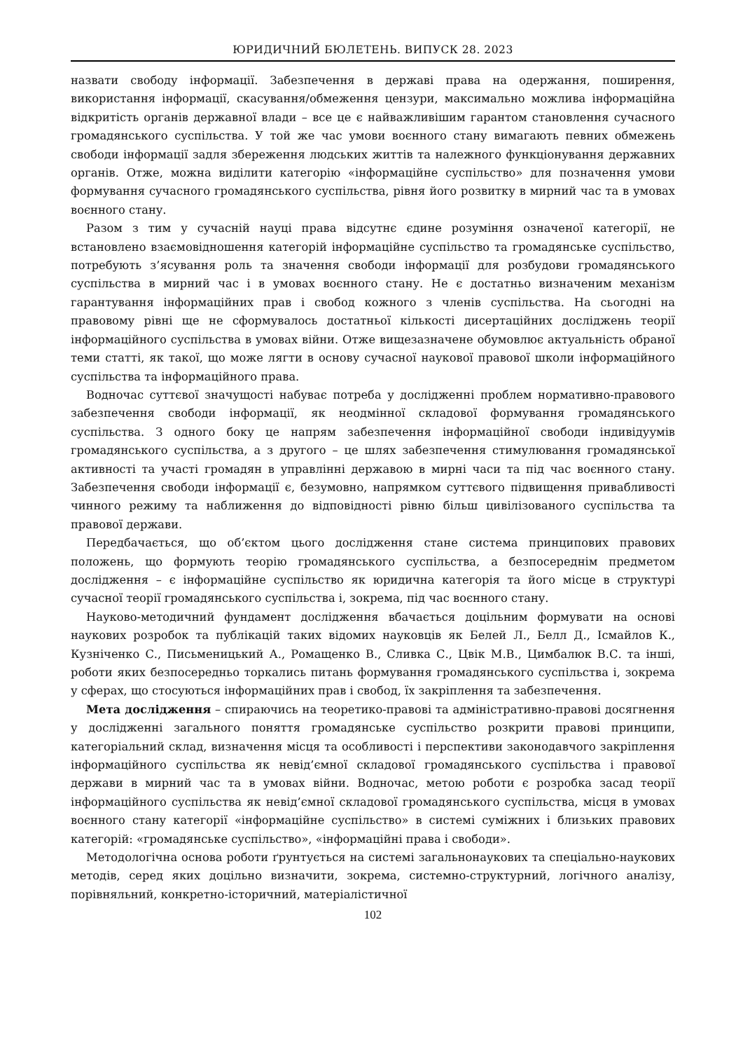ЮРИДИЧНИЙ БЮЛЕТЕНЬ. ВИПУСК 28. 2023
назвати свободу інформації. Забезпечення в державі права на одержання, поширення, використання інформації, скасування/обмеження цензури, максимально можлива інформаційна відкритість органів державної влади – все це є найважливішим гарантом становлення сучасного громадянського суспільства. У той же час умови воєнного стану вимагають певних обмежень свободи інформації задля збереження людських життів та належного функціонування державних органів. Отже, можна виділити категорію «інформаційне суспільство» для позначення умови формування сучасного громадянського суспільства, рівня його розвитку в мирний час та в умовах воєнного стану.
Разом з тим у сучасній науці права відсутнє єдине розуміння означеної категорії, не встановлено взаємовідношення категорій інформаційне суспільство та громадянське суспільство, потребують з’ясування роль та значення свободи інформації для розбудови громадянського суспільства в мирний час і в умовах воєнного стану. Не є достатньо визначеним механізм гарантування інформаційних прав і свобод кожного з членів суспільства. На сьогодні на правовому рівні ще не сформувалось достатньої кількості дисертаційних досліджень теорії інформаційного суспільства в умовах війни. Отже вищезазначене обумовлює актуальність обраної теми статті, як такої, що може лягти в основу сучасної наукової правової школи інформаційного суспільства та інформаційного права.
Водночас суттєвої значущості набуває потреба у дослідженні проблем нормативно-правового забезпечення свободи інформації, як неодмінної складової формування громадянського суспільства. З одного боку це напрям забезпечення інформаційної свободи індивідуумів громадянського суспільства, а з другого – це шлях забезпечення стимулювання громадянської активності та участі громадян в управлінні державою в мирні часи та під час воєнного стану. Забезпечення свободи інформації є, безумовно, напрямком суттєвого підвищення привабливості чинного режиму та наближення до відповідності рівню більш цивілізованого суспільства та правової держави.
Передбачається, що об’єктом цього дослідження стане система принципових правових положень, що формують теорію громадянського суспільства, а безпосереднім предметом дослідження – є інформаційне суспільство як юридична категорія та його місце в структурі сучасної теорії громадянського суспільства і, зокрема, під час воєнного стану.
Науково-методичний фундамент дослідження вбачається доцільним формувати на основі наукових розробок та публікацій таких відомих науковців як Белей Л., Белл Д., Ісмайлов К., Кузніченко С., Письменицький А., Ромащенко В., Сливка С., Цвік М.В., Цимбалюк В.С. та інші, роботи яких безпосередньо торкались питань формування громадянського суспільства і, зокрема у сферах, що стосуються інформаційних прав і свобод, їх закріплення та забезпечення.
Мета дослідження – спираючись на теоретико-правові та адміністративно-правові досягнення у дослідженні загального поняття громадянське суспільство розкрити правові принципи, категоріальний склад, визначення місця та особливості і перспективи законодавчого закріплення інформаційного суспільства як невід’ємної складової громадянського суспільства і правової держави в мирний час та в умовах війни. Водночас, метою роботи є розробка засад теорії інформаційного суспільства як невід’ємної складової громадянського суспільства, місця в умовах воєнного стану категорії «інформаційне суспільство» в системі суміжних і близьких правових категорій: «громадянське суспільство», «інформаційні права і свободи».
Методологічна основа роботи ґрунтується на системі загальнонаукових та спеціально-наукових методів, серед яких доцільно визначити, зокрема, системно-структурний, логічного аналізу, порівняльний, конкретно-історичний, матеріалістичної
102